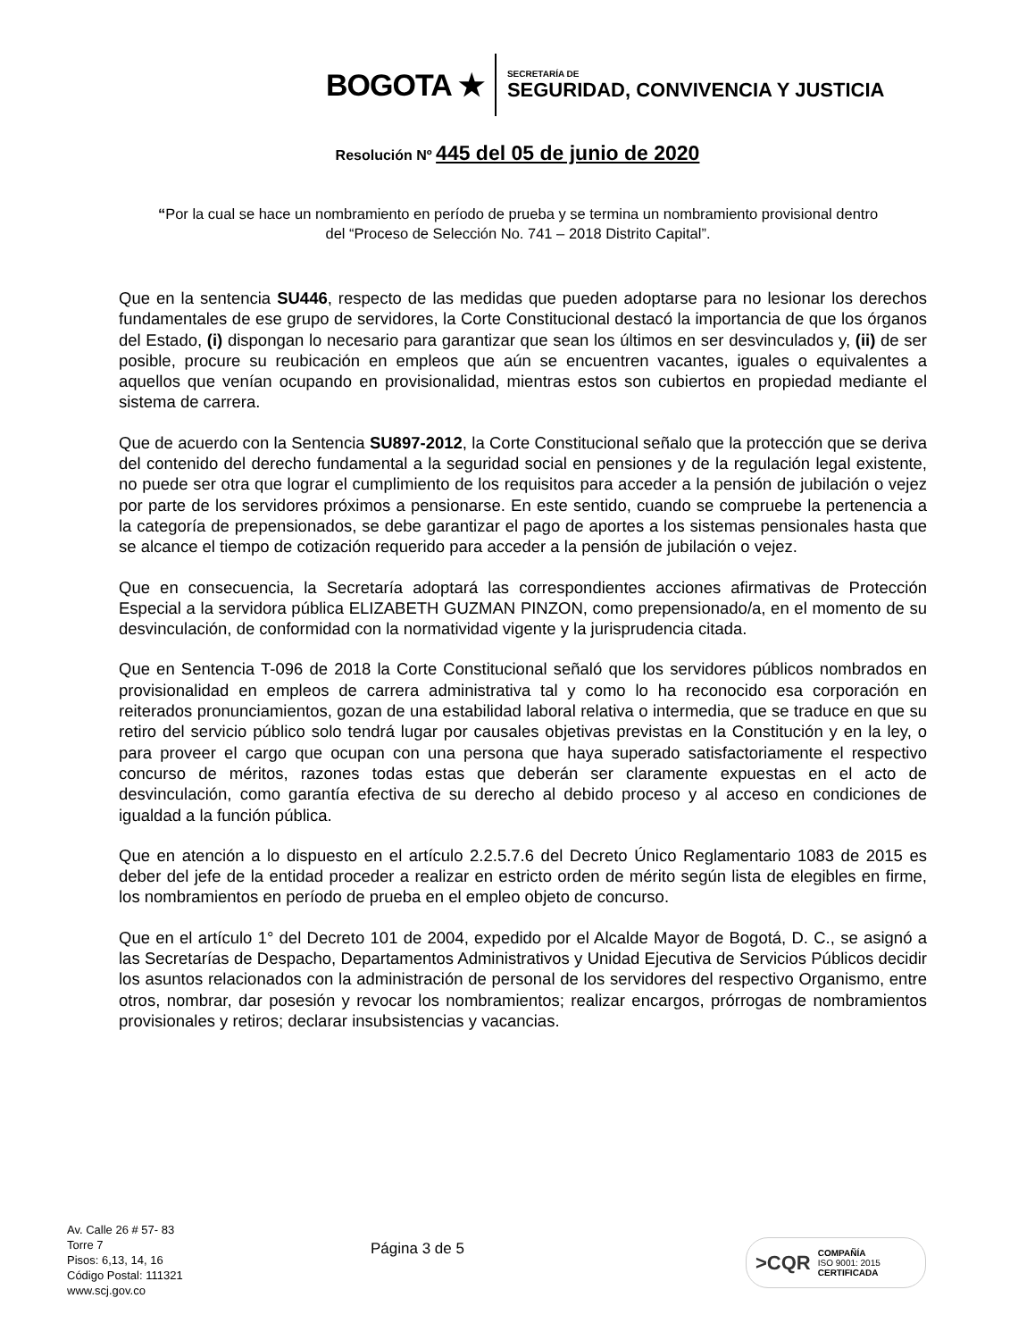BOGOTA ★
SECRETARÍA DE
SEGURIDAD, CONVIVENCIA Y JUSTICIA
Resolución Nº 445 del 05 de junio de 2020
“Por la cual se hace un nombramiento en período de prueba y se termina un nombramiento provisional dentro del “Proceso de Selección No. 741 – 2018 Distrito Capital”.
Que en la sentencia SU446, respecto de las medidas que pueden adoptarse para no lesionar los derechos fundamentales de ese grupo de servidores, la Corte Constitucional destacó la importancia de que los órganos del Estado, (i) dispongan lo necesario para garantizar que sean los últimos en ser desvinculados y, (ii) de ser posible, procure su reubicación en empleos que aún se encuentren vacantes, iguales o equivalentes a aquellos que venían ocupando en provisionalidad, mientras estos son cubiertos en propiedad mediante el sistema de carrera.
Que de acuerdo con la Sentencia SU897-2012, la Corte Constitucional señalo que la protección que se deriva del contenido del derecho fundamental a la seguridad social en pensiones y de la regulación legal existente, no puede ser otra que lograr el cumplimiento de los requisitos para acceder a la pensión de jubilación o vejez por parte de los servidores próximos a pensionarse. En este sentido, cuando se compruebe la pertenencia a la categoría de prepensionados, se debe garantizar el pago de aportes a los sistemas pensionales hasta que se alcance el tiempo de cotización requerido para acceder a la pensión de jubilación o vejez.
Que en consecuencia, la Secretaría adoptará las correspondientes acciones afirmativas de Protección Especial a la servidora pública ELIZABETH GUZMAN PINZON, como prepensionado/a, en el momento de su desvinculación, de conformidad con la normatividad vigente y la jurisprudencia citada.
Que en Sentencia T-096 de 2018 la Corte Constitucional señaló que los servidores públicos nombrados en provisionalidad en empleos de carrera administrativa tal y como lo ha reconocido esa corporación en reiterados pronunciamientos, gozan de una estabilidad laboral relativa o intermedia, que se traduce en que su retiro del servicio público solo tendrá lugar por causales objetivas previstas en la Constitución y en la ley, o para proveer el cargo que ocupan con una persona que haya superado satisfactoriamente el respectivo concurso de méritos, razones todas estas que deberán ser claramente expuestas en el acto de desvinculación, como garantía efectiva de su derecho al debido proceso y al acceso en condiciones de igualdad a la función pública.
Que en atención a lo dispuesto en el artículo 2.2.5.7.6 del Decreto Único Reglamentario 1083 de 2015 es deber del jefe de la entidad proceder a realizar en estricto orden de mérito según lista de elegibles en firme, los nombramientos en período de prueba en el empleo objeto de concurso.
Que en el artículo 1° del Decreto 101 de 2004, expedido por el Alcalde Mayor de Bogotá, D. C., se asignó a las Secretarías de Despacho, Departamentos Administrativos y Unidad Ejecutiva de Servicios Públicos decidir los asuntos relacionados con la administración de personal de los servidores del respectivo Organismo, entre otros, nombrar, dar posesión y revocar los nombramientos; realizar encargos, prórrogas de nombramientos provisionales y retiros; declarar insubsistencias y vacancias.
Av. Calle 26 # 57- 83
Torre 7
Pisos: 6,13, 14, 16
Código Postal: 111321
www.scj.gov.co
Página 3 de 5
>CQR
COMPAÑÍA
ISO 9001: 2015
CERTIFICADA